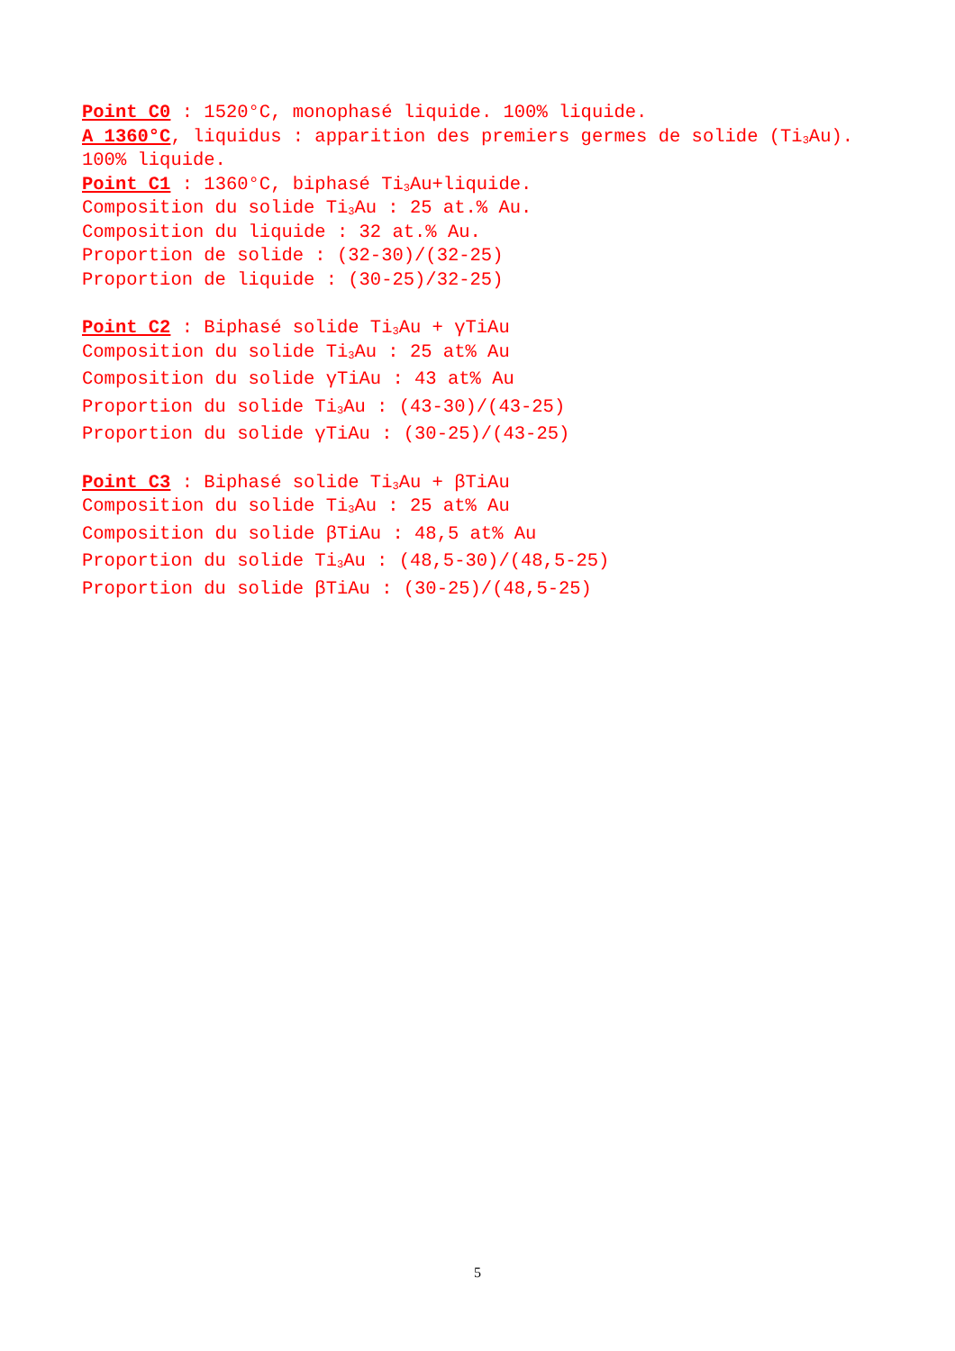Point C0 : 1520°C, monophasé liquide. 100% liquide.
A 1360°C, liquidus : apparition des premiers germes de solide (Ti<sub>3</sub>Au). 100% liquide.
Point C1 : 1360°C, biphasé Ti<sub>3</sub>Au+liquide.
Composition du solide Ti<sub>3</sub>Au : 25 at.% Au.
Composition du liquide : 32 at.% Au.
Proportion de solide : (32-30)/(32-25)
Proportion de liquide : (30-25)/32-25)
Point C2 : Biphasé solide Ti<sub>3</sub>Au + γTiAu
Composition du solide Ti<sub>3</sub>Au : 25 at% Au
Composition du solide γTiAu : 43 at% Au
Proportion du solide Ti<sub>3</sub>Au : (43-30)/(43-25)
Proportion du solide γTiAu : (30-25)/(43-25)
Point C3 : Biphasé solide Ti<sub>3</sub>Au + βTiAu
Composition du solide Ti<sub>3</sub>Au : 25 at% Au
Composition du solide βTiAu : 48,5 at% Au
Proportion du solide Ti<sub>3</sub>Au : (48,5-30)/(48,5-25)
Proportion du solide βTiAu : (30-25)/(48,5-25)
5